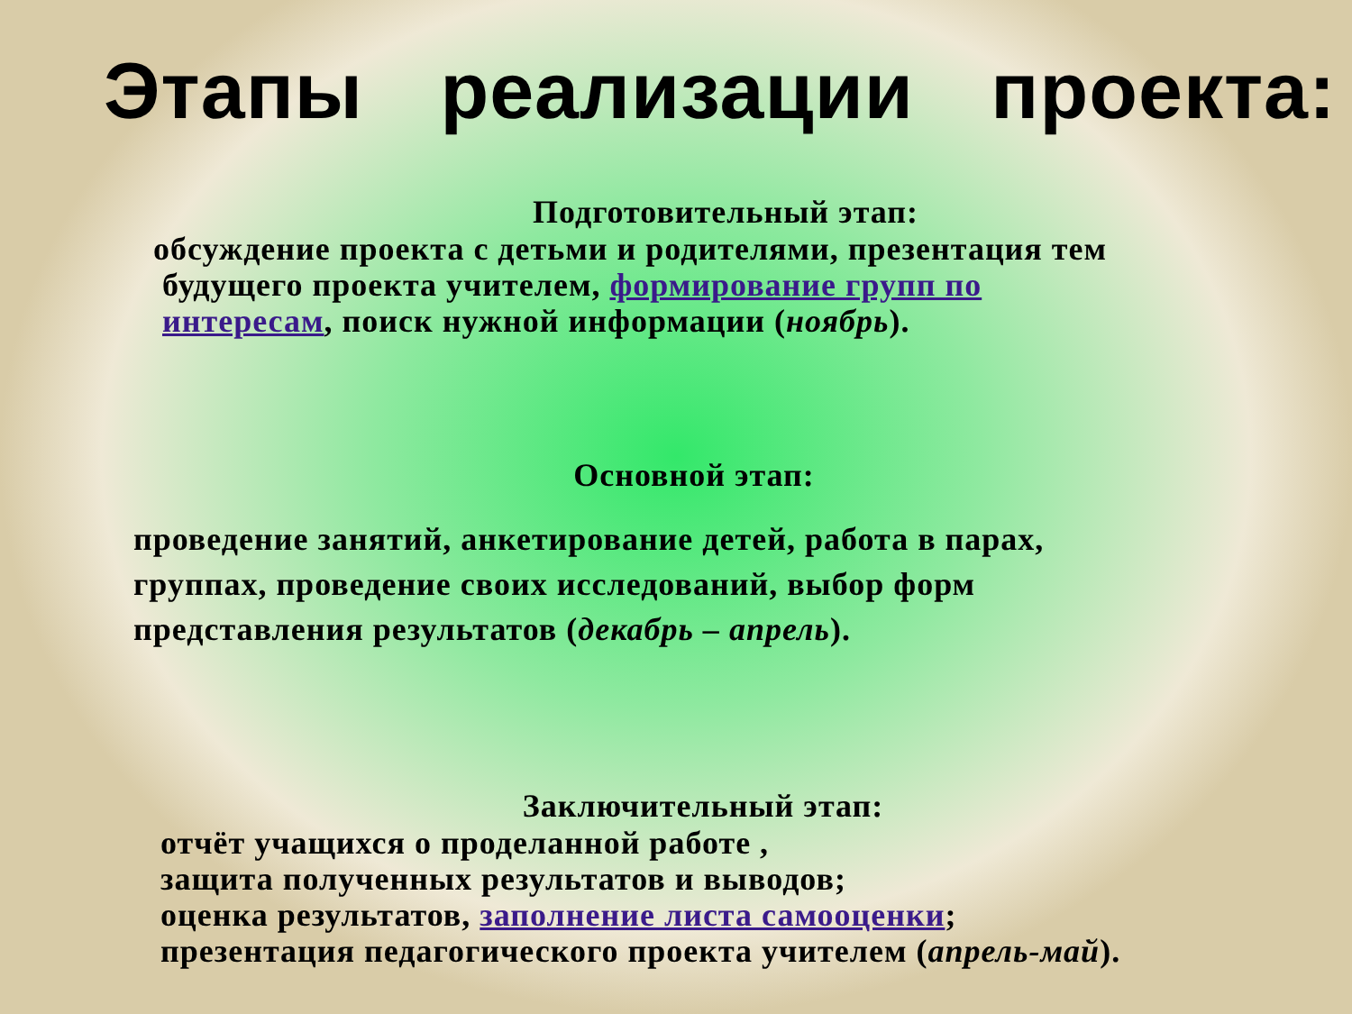Этапы реализации проекта:
Подготовительный этап:
обсуждение проекта с детьми и родителями, презентация тем
будущего проекта учителем, формирование групп по
интересам, поиск нужной информации (ноябрь).
Основной этап:
проведение занятий, анкетирование детей, работа в парах,
группах, проведение своих исследований, выбор форм
представления результатов (декабрь – апрель).
Заключительный этап:
отчёт учащихся о проделанной работе ,
защита полученных результатов и выводов;
оценка результатов, заполнение листа самооценки;
презентация педагогического проекта учителем (апрель-май).